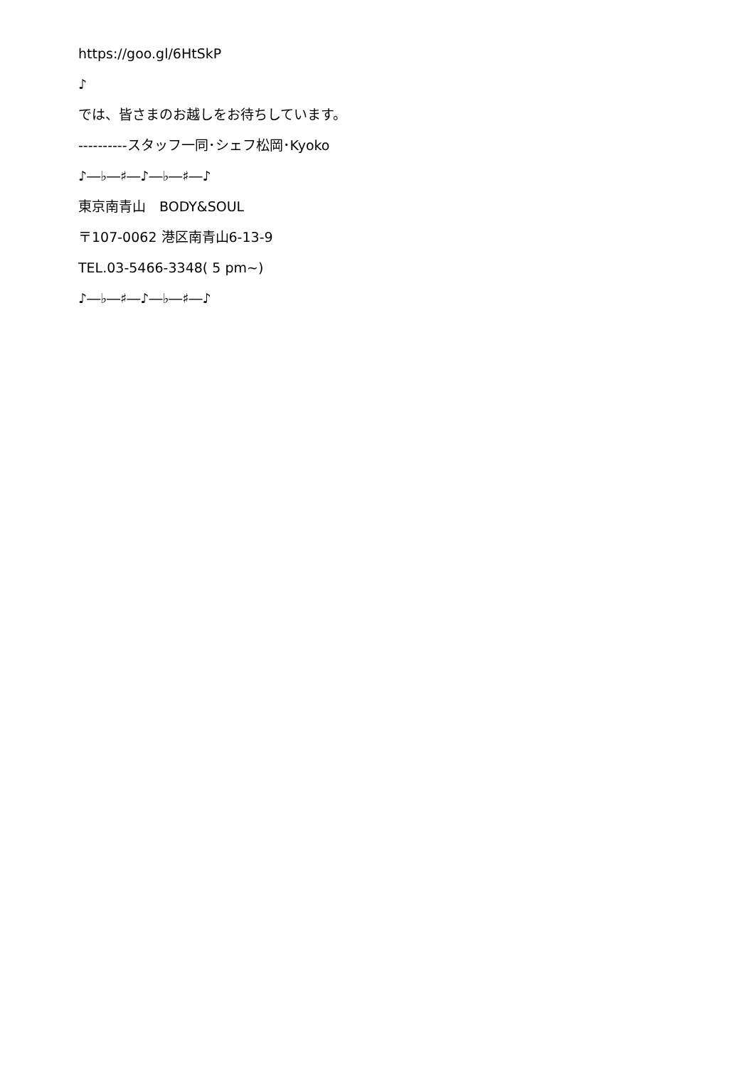https://goo.gl/6HtSkP
♪
では、皆さまのお越しをお待ちしています。
----------スタッフ一同･シェフ松岡･Kyoko
♪―♭―♯―♪―♭―♯―♪
東京南青山　BODY&SOUL
〒107-0062 港区南青山6-13-9
TEL.03-5466-3348( 5 pm~)
♪―♭―♯―♪―♭―♯―♪